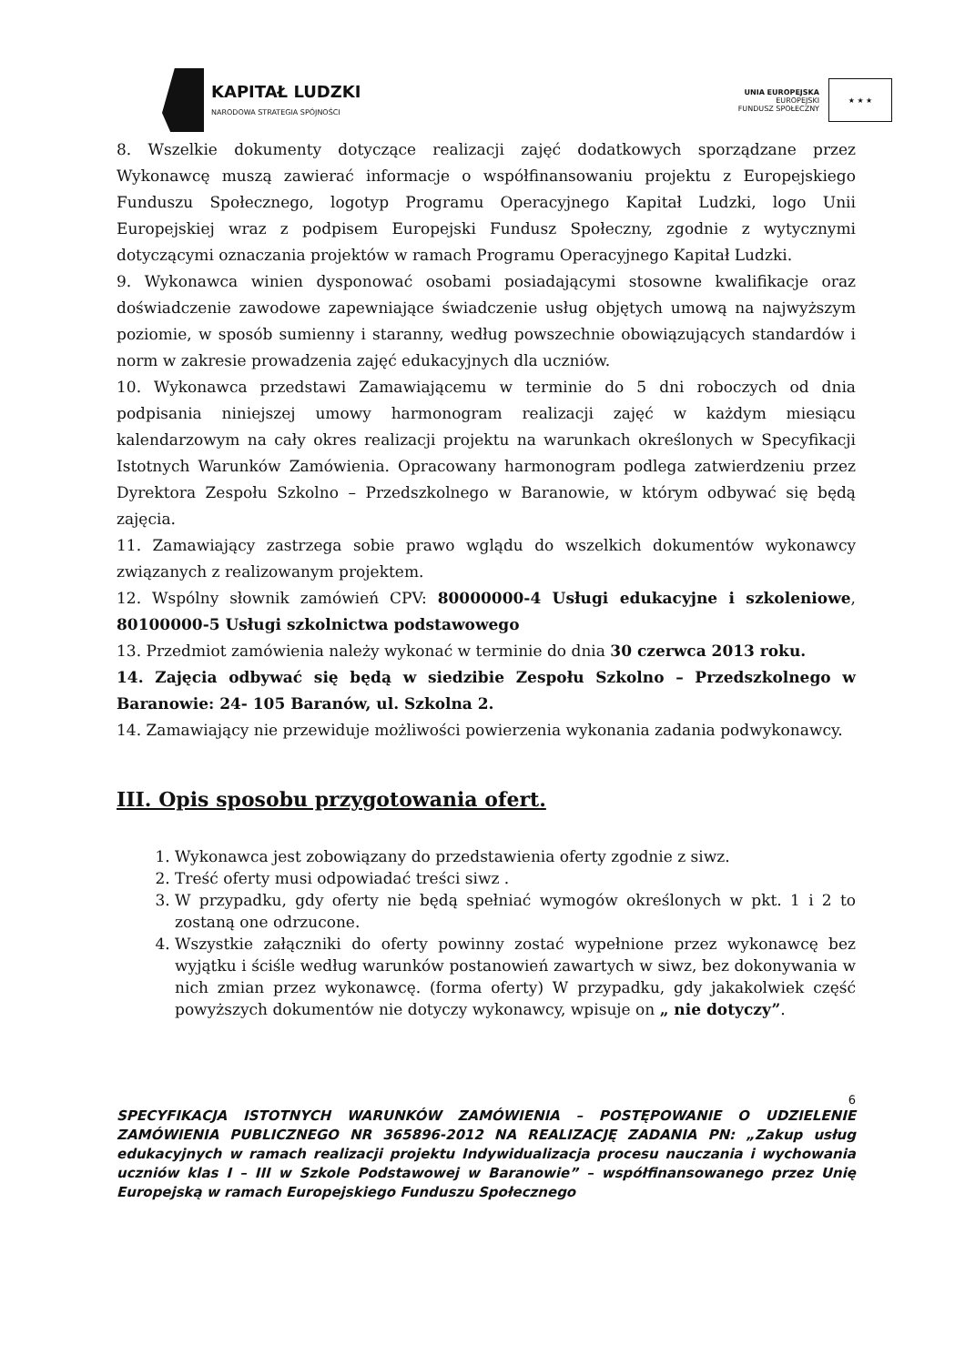KAPITAŁ LUDZKI
NARODOWA STRATEGIA SPÓJNOŚCI
UNIA EUROPEJSKA
EUROPEJSKI
FUNDUSZ SPOŁECZNY
★ ★ ★
8. Wszelkie dokumenty dotyczące realizacji zajęć dodatkowych sporządzane przez Wykonawcę muszą zawierać informacje o współfinansowaniu projektu z Europejskiego Funduszu Społecznego, logotyp Programu Operacyjnego Kapitał Ludzki, logo Unii Europejskiej wraz z podpisem Europejski Fundusz Społeczny, zgodnie z wytycznymi dotyczącymi oznaczania projektów w ramach Programu Operacyjnego Kapitał Ludzki.
9. Wykonawca winien dysponować osobami posiadającymi stosowne kwalifikacje oraz doświadczenie zawodowe zapewniające świadczenie usług objętych umową na najwyższym poziomie, w sposób sumienny i staranny, według powszechnie obowiązujących standardów i norm w zakresie prowadzenia zajęć edukacyjnych dla uczniów.
10. Wykonawca przedstawi Zamawiającemu w terminie do 5 dni roboczych od dnia podpisania niniejszej umowy harmonogram realizacji zajęć w każdym miesiącu kalendarzowym na cały okres realizacji projektu na warunkach określonych w Specyfikacji Istotnych Warunków Zamówienia. Opracowany harmonogram podlega zatwierdzeniu przez Dyrektora Zespołu Szkolno – Przedszkolnego w Baranowie, w którym odbywać się będą zajęcia.
11. Zamawiający zastrzega sobie prawo wglądu do wszelkich dokumentów wykonawcy związanych z realizowanym projektem.
12. Wspólny słownik zamówień CPV: 80000000-4 Usługi edukacyjne i szkoleniowe, 80100000-5 Usługi szkolnictwa podstawowego
13. Przedmiot zamówienia należy wykonać w terminie do dnia 30 czerwca 2013 roku.
14. Zajęcia odbywać się będą w siedzibie Zespołu Szkolno – Przedszkolnego w Baranowie: 24- 105 Baranów, ul. Szkolna 2.
14. Zamawiający nie przewiduje możliwości powierzenia wykonania zadania podwykonawcy.
III. Opis sposobu przygotowania ofert.
1. Wykonawca jest zobowiązany do przedstawienia oferty zgodnie z siwz.
2. Treść oferty musi odpowiadać treści siwz .
3. W przypadku, gdy oferty nie będą spełniać wymogów określonych w pkt. 1 i 2 to zostaną one odrzucone.
4. Wszystkie załączniki do oferty powinny zostać wypełnione przez wykonawcę bez wyjątku i ściśle według warunków postanowień zawartych w siwz, bez dokonywania w nich zmian przez wykonawcę. (forma oferty) W przypadku, gdy jakakolwiek część powyższych dokumentów nie dotyczy wykonawcy, wpisuje on „ nie dotyczy”.
6
SPECYFIKACJA ISTOTNYCH WARUNKÓW ZAMÓWIENIA – POSTĘPOWANIE O UDZIELENIE ZAMÓWIENIA PUBLICZNEGO NR 365896-2012 NA REALIZACJĘ ZADANIA PN: „Zakup usług edukacyjnych w ramach realizacji projektu Indywidualizacja procesu nauczania i wychowania uczniów klas I – III w Szkole Podstawowej w Baranowie” – współfinansowanego przez Unię Europejską w ramach Europejskiego Funduszu Społecznego